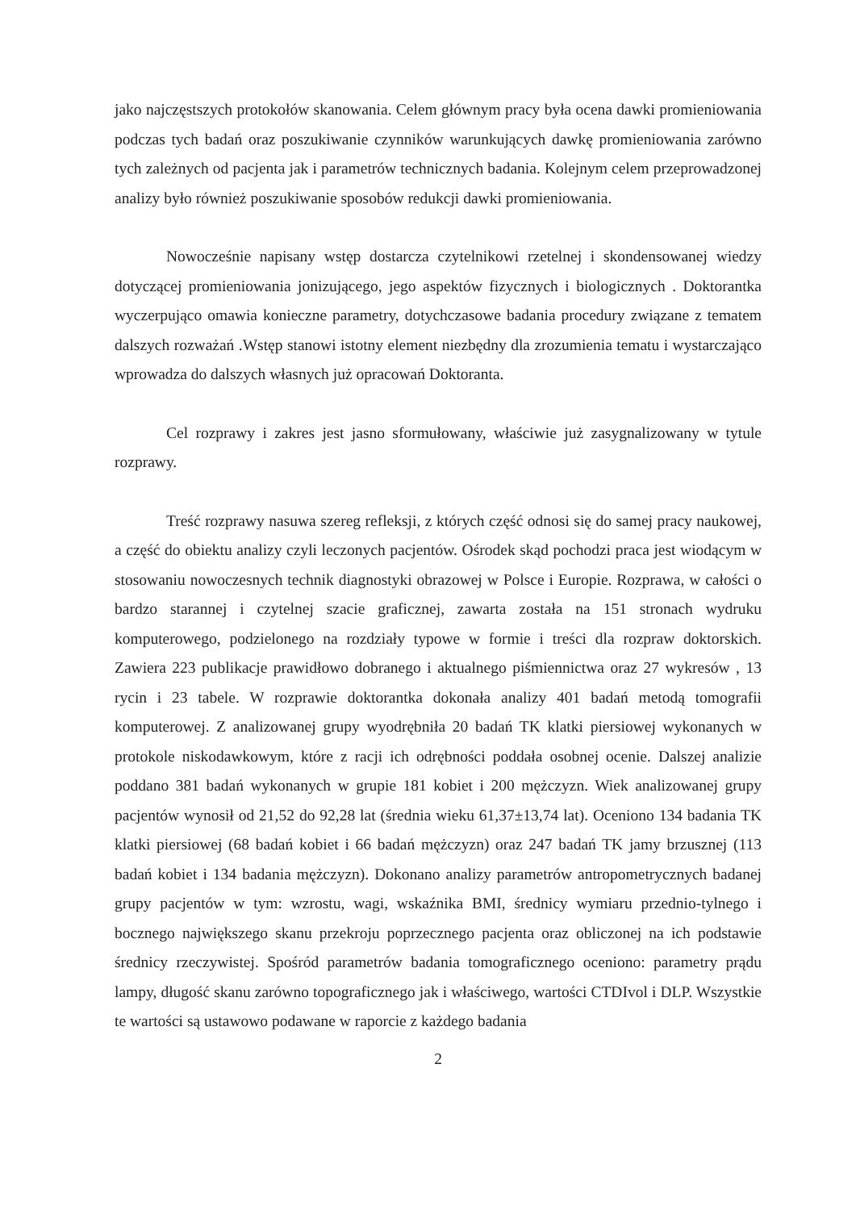jako najczęstszych protokołów skanowania. Celem głównym pracy była ocena dawki promieniowania podczas tych badań oraz poszukiwanie czynników warunkujących dawkę promieniowania zarówno tych zależnych od pacjenta jak i parametrów technicznych badania. Kolejnym celem przeprowadzonej analizy było również poszukiwanie sposobów redukcji dawki promieniowania.
Nowocześnie napisany wstęp dostarcza czytelnikowi rzetelnej i skondensowanej wiedzy dotyczącej promieniowania jonizującego, jego aspektów fizycznych i biologicznych . Doktorantka wyczerpująco omawia konieczne parametry, dotychczasowe badania procedury związane z tematem dalszych rozważań .Wstęp stanowi istotny element niezbędny dla zrozumienia tematu i wystarczająco wprowadza do dalszych własnych już opracowań Doktoranta.
Cel rozprawy i zakres jest jasno sformułowany, właściwie już zasygnalizowany w tytule rozprawy.
Treść rozprawy nasuwa szereg refleksji, z których część odnosi się do samej pracy naukowej, a część do obiektu analizy czyli leczonych pacjentów. Ośrodek skąd pochodzi praca jest wiodącym w stosowaniu nowoczesnych technik diagnostyki obrazowej w Polsce i Europie. Rozprawa, w całości o bardzo starannej i czytelnej szacie graficznej, zawarta została na 151 stronach wydruku komputerowego, podzielonego na rozdziały typowe w formie i treści dla rozpraw doktorskich. Zawiera 223 publikacje prawidłowo dobranego i aktualnego piśmiennictwa oraz 27 wykresów , 13 rycin i 23 tabele. W rozprawie doktorantka dokonała analizy 401 badań metodą tomografii komputerowej. Z analizowanej grupy wyodrębniła 20 badań TK klatki piersiowej wykonanych w protokole niskodawkowym, które z racji ich odrębności poddała osobnej ocenie. Dalszej analizie poddano 381 badań wykonanych w grupie 181 kobiet i 200 mężczyzn. Wiek analizowanej grupy pacjentów wynosił od 21,52 do 92,28 lat (średnia wieku 61,37±13,74 lat). Oceniono 134 badania TK klatki piersiowej (68 badań kobiet i 66 badań mężczyzn) oraz 247 badań TK jamy brzusznej (113 badań kobiet i 134 badania mężczyzn). Dokonano analizy parametrów antropometrycznych badanej grupy pacjentów w tym: wzrostu, wagi, wskaźnika BMI, średnicy wymiaru przednio-tylnego i bocznego największego skanu przekroju poprzecznego pacjenta oraz obliczonej na ich podstawie średnicy rzeczywistej. Spośród parametrów badania tomograficznego oceniono: parametry prądu lampy, długość skanu zarówno topograficznego jak i właściwego, wartości CTDIvol i DLP. Wszystkie te wartości są ustawowo podawane w raporcie z każdego badania
2